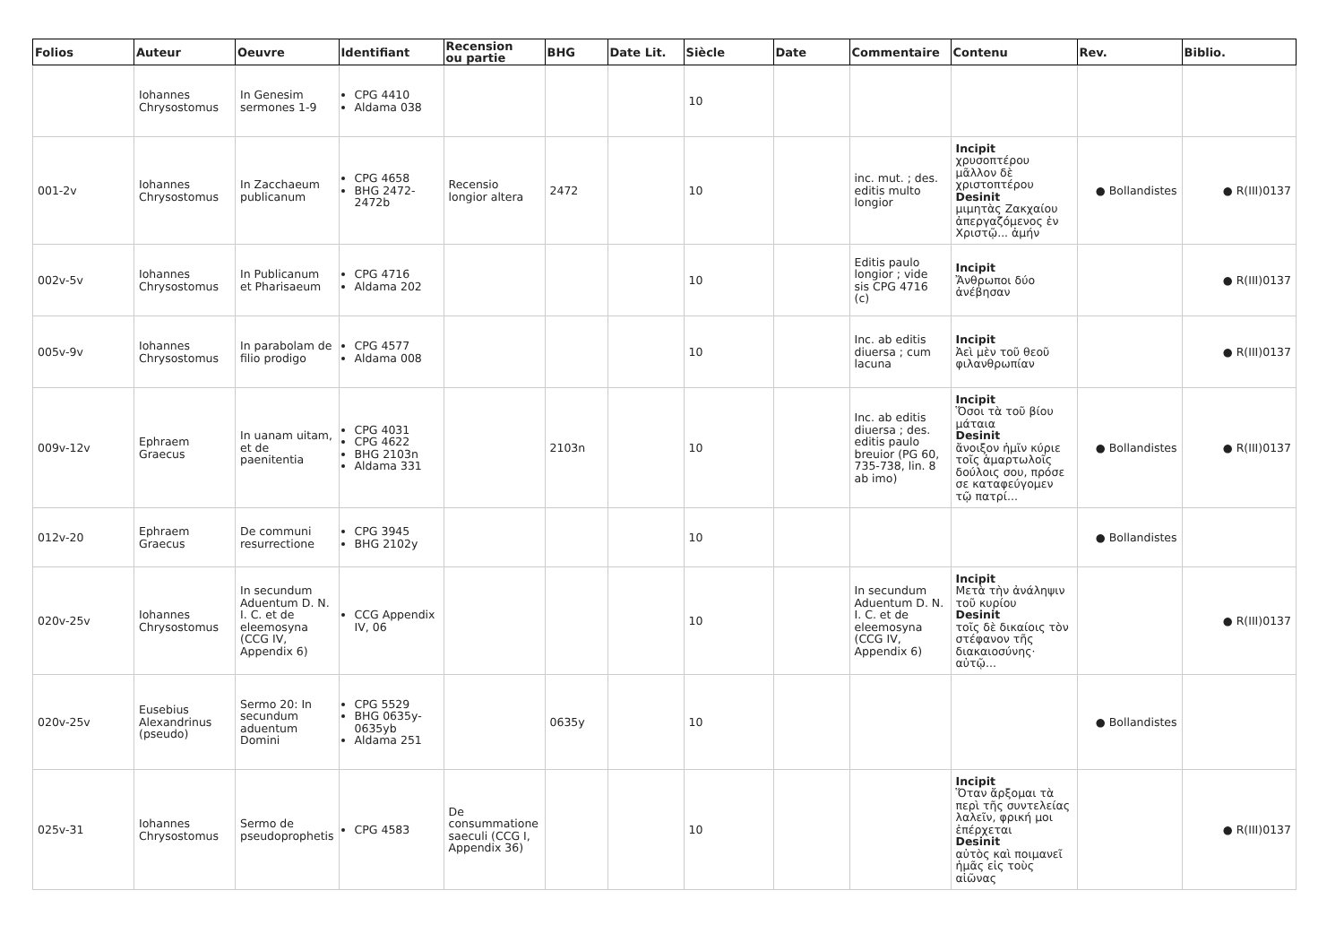| Folios | Auteur | Oeuvre | Identifiant | Recension ou partie | BHG | Date Lit. | Siècle | Date | Commentaire | Contenu | Rev. | Biblio. |
| --- | --- | --- | --- | --- | --- | --- | --- | --- | --- | --- | --- | --- |
| | Iohannes Chrysostomus | In Genesim sermones 1-9 | CPG 4410 Aldama 038 | | | | 10 | | | | | |
| 001-2v | Iohannes Chrysostomus | In Zacchaeum publicanum | CPG 4658 BHG 2472-2472b | Recensio longior altera | 2472 | | 10 | | inc. mut. ; des. editis multo longior | Incipit χρυσοπτέρου μᾶλλον δὲ χριστοπτέρου Desinit μιμητὰς Ζακχαίου ἀπεργαζόμενος ἐν Χριστῷ... ἀμήν | ● Bollandistes | ● R(III)0137 |
| 002v-5v | Iohannes Chrysostomus | In Publicanum et Pharisaeum | CPG 4716 Aldama 202 | | | | 10 | | Editis paulo longior ; vide sis CPG 4716 (c) | Incipit Ἄνθρωποι δύο ἀνέβησαν | | ● R(III)0137 |
| 005v-9v | Iohannes Chrysostomus | In parabolam de filio prodigo | CPG 4577 Aldama 008 | | | | 10 | | Inc. ab editis diuersa ; cum lacuna | Incipit Ἀεὶ μὲν τοῦ θεοῦ φιλανθρωπίαν | | ● R(III)0137 |
| 009v-12v | Ephraem Graecus | In uanam uitam, et de paenitentia | CPG 4031 CPG 4622 BHG 2103n Aldama 331 | | 2103n | | 10 | | Inc. ab editis diuersa ; des. editis paulo breuior (PG 60, 735-738, lin. 8 ab imo) | Incipit Ὅσοι τὰ τοῦ βίου μάταια Desinit ἄνοιξον ἡμῖν κύριε τοῖς ἁμαρτωλοῖς δούλοις σου, πρόσε σε καταφεύγομεν τῷ πατρί... | ● Bollandistes | ● R(III)0137 |
| 012v-20 | Ephraem Graecus | De communi resurrectione | CPG 3945 BHG 2102y | | | | 10 | | | | ● Bollandistes | |
| 020v-25v | Iohannes Chrysostomus | In secundum Aduentum D. N. I. C. et de eleemosyna (CCG IV, Appendix 6) | CCG Appendix IV, 06 | | | | 10 | | In secundum Aduentum D. N. I. C. et de eleemosyna (CCG IV, Appendix 6) | Incipit Μετὰ τὴν ἀνάληψιν τοῦ κυρίου Desinit τοῖς δὲ δικαίοις τὸν στέφανον τῆς διακαιοσύνης· αὐτῷ... | | ● R(III)0137 |
| 020v-25v | Eusebius Alexandrinus (pseudo) | Sermo 20: In secundum aduentum Domini | CPG 5529 BHG 0635y-0635yb Aldama 251 | | 0635y | | 10 | | | | ● Bollandistes | |
| 025v-31 | Iohannes Chrysostomus | Sermo de pseudoprophetis | CPG 4583 | De consummatione saeculi (CCG I, Appendix 36) | | | 10 | | | Incipit Ὅταν ἄρξομαι τὰ περὶ τῆς συντελείας λαλεῖν, φρική μοι ἐπέρχεται Desinit αὐτὸς καὶ ποιμανεῖ ἡμᾶς εἰς τοὺς αἰῶνας | | ● R(III)0137 |